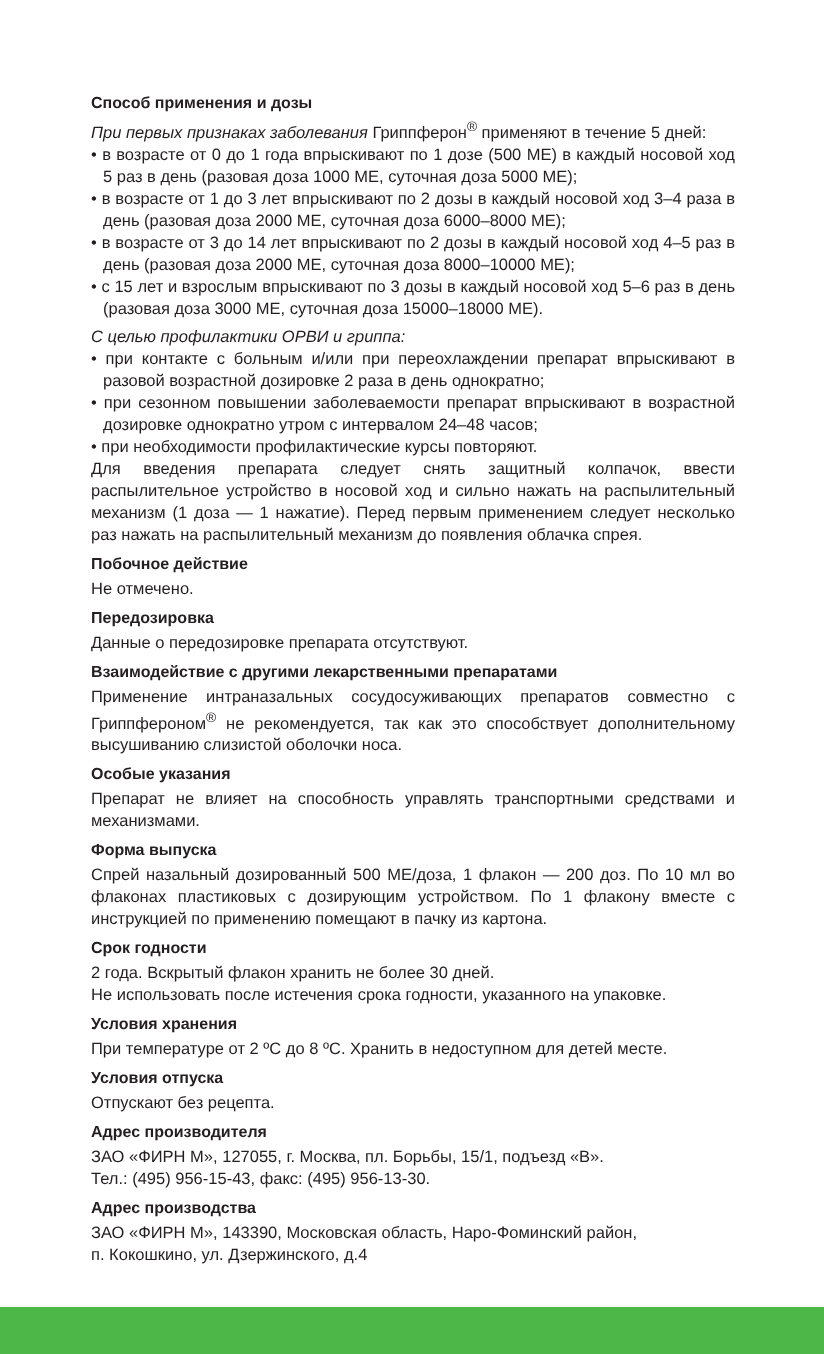Способ применения и дозы
При первых признаках заболевания Гриппферон<sup>®</sup> применяют в течение 5 дней:
• в возрасте от 0 до 1 года впрыскивают по 1 дозе (500 МЕ) в каждый носовой ход 5 раз в день (разовая доза 1000 МЕ, суточная доза 5000 МЕ);
• в возрасте от 1 до 3 лет впрыскивают по 2 дозы в каждый носовой ход 3–4 раза в день (разовая доза 2000 МЕ, суточная доза 6000–8000 МЕ);
• в возрасте от 3 до 14 лет впрыскивают по 2 дозы в каждый носовой ход 4–5 раз в день (разовая доза 2000 МЕ, суточная доза 8000–10000 МЕ);
• с 15 лет и взрослым впрыскивают по 3 дозы в каждый носовой ход 5–6 раз в день (разовая доза 3000 МЕ, суточная доза 15000–18000 МЕ).
С целью профилактики ОРВИ и гриппа:
• при контакте с больным и/или при переохлаждении препарат впрыскивают в разовой возрастной дозировке 2 раза в день однократно;
• при сезонном повышении заболеваемости препарат впрыскивают в возрастной дозировке однократно утром с интервалом 24–48 часов;
• при необходимости профилактические курсы повторяют.
Для введения препарата следует снять защитный колпачок, ввести распылительное устройство в носовой ход и сильно нажать на распылительный механизм (1 доза — 1 нажатие). Перед первым применением следует несколько раз нажать на распылительный механизм до появления облачка спрея.
Побочное действие
Не отмечено.
Передозировка
Данные о передозировке препарата отсутствуют.
Взаимодействие с другими лекарственными препаратами
Применение интраназальных сосудосуживающих препаратов совместно с Гриппфероном<sup>®</sup> не рекомендуется, так как это способствует дополнительному высушиванию слизистой оболочки носа.
Особые указания
Препарат не влияет на способность управлять транспортными средствами и механизмами.
Форма выпуска
Спрей назальный дозированный 500 МЕ/доза, 1 флакон — 200 доз. По 10 мл во флаконах пластиковых с дозирующим устройством. По 1 флакону вместе с инструкцией по применению помещают в пачку из картона.
Срок годности
2 года. Вскрытый флакон хранить не более 30 дней.
Не использовать после истечения срока годности, указанного на упаковке.
Условия хранения
При температуре от 2 ºС до 8 ºС. Хранить в недоступном для детей месте.
Условия отпуска
Отпускают без рецепта.
Адрес производителя
ЗАО «ФИРН М», 127055, г. Москва, пл. Борьбы, 15/1, подъезд «В».
Тел.: (495) 956-15-43, факс: (495) 956-13-30.
Адрес производства
ЗАО «ФИРН М», 143390, Московская область, Наро-Фоминский район,
п. Кокошкино, ул. Дзержинского, д.4